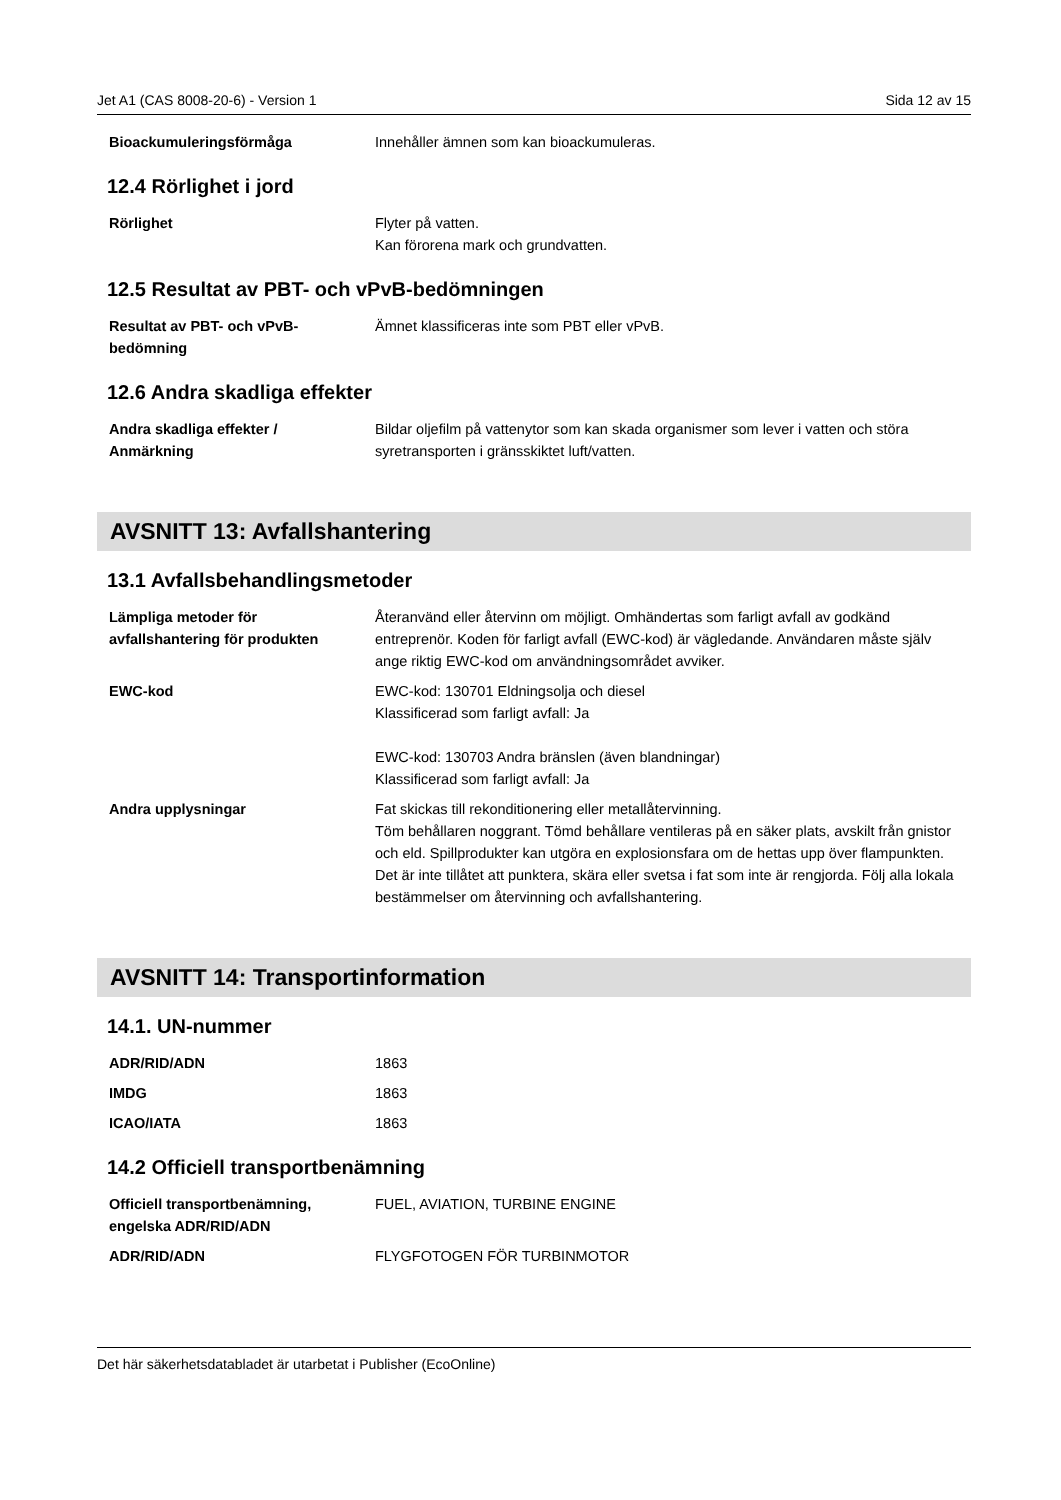Jet A1 (CAS 8008-20-6) - Version 1 Sida 12 av 15
| Bioackumuleringsförmåga | Innehåller ämnen som kan bioackumuleras. |
12.4 Rörlighet i jord
| Rörlighet | Flyter på vatten. Kan förorena mark och grundvatten. |
12.5 Resultat av PBT- och vPvB-bedömningen
| Resultat av PBT- och vPvB-bedömning | Ämnet klassificeras inte som PBT eller vPvB. |
12.6 Andra skadliga effekter
| Andra skadliga effekter / Anmärkning | Bildar oljefilm på vattenytor som kan skada organismer som lever i vatten och störa syretransporten i gränsskiktet luft/vatten. |
AVSNITT 13: Avfallshantering
13.1 Avfallsbehandlingsmetoder
| Lämpliga metoder för avfallshantering för produkten | Återanvänd eller återvinn om möjligt. Omhändertas som farligt avfall av godkänd entreprenör. Koden för farligt avfall (EWC-kod) är vägledande. Användaren måste själv ange riktig EWC-kod om användningsområdet avviker. |
| EWC-kod | EWC-kod: 130701 Eldningsolja och diesel Klassificerad som farligt avfall: Ja EWC-kod: 130703 Andra bränslen (även blandningar) Klassificerad som farligt avfall: Ja |
| Andra upplysningar | Fat skickas till rekonditionering eller metallåtervinning. Töm behållaren noggrant. Tömd behållare ventileras på en säker plats, avskilt från gnistor och eld. Spillprodukter kan utgöra en explosionsfara om de hettas upp över flampunkten. Det är inte tillåtet att punktera, skära eller svetsa i fat som inte är rengjorda. Följ alla lokala bestämmelser om återvinning och avfallshantering. |
AVSNITT 14: Transportinformation
14.1. UN-nummer
| ADR/RID/ADN | 1863 |
| IMDG | 1863 |
| ICAO/IATA | 1863 |
14.2 Officiell transportbenämning
| Officiell transportbenämning, engelska ADR/RID/ADN | FUEL, AVIATION, TURBINE ENGINE |
| ADR/RID/ADN | FLYGFOTOGEN FÖR TURBINMOTOR |
Det här säkerhetsdatabladet är utarbetat i Publisher (EcoOnline)